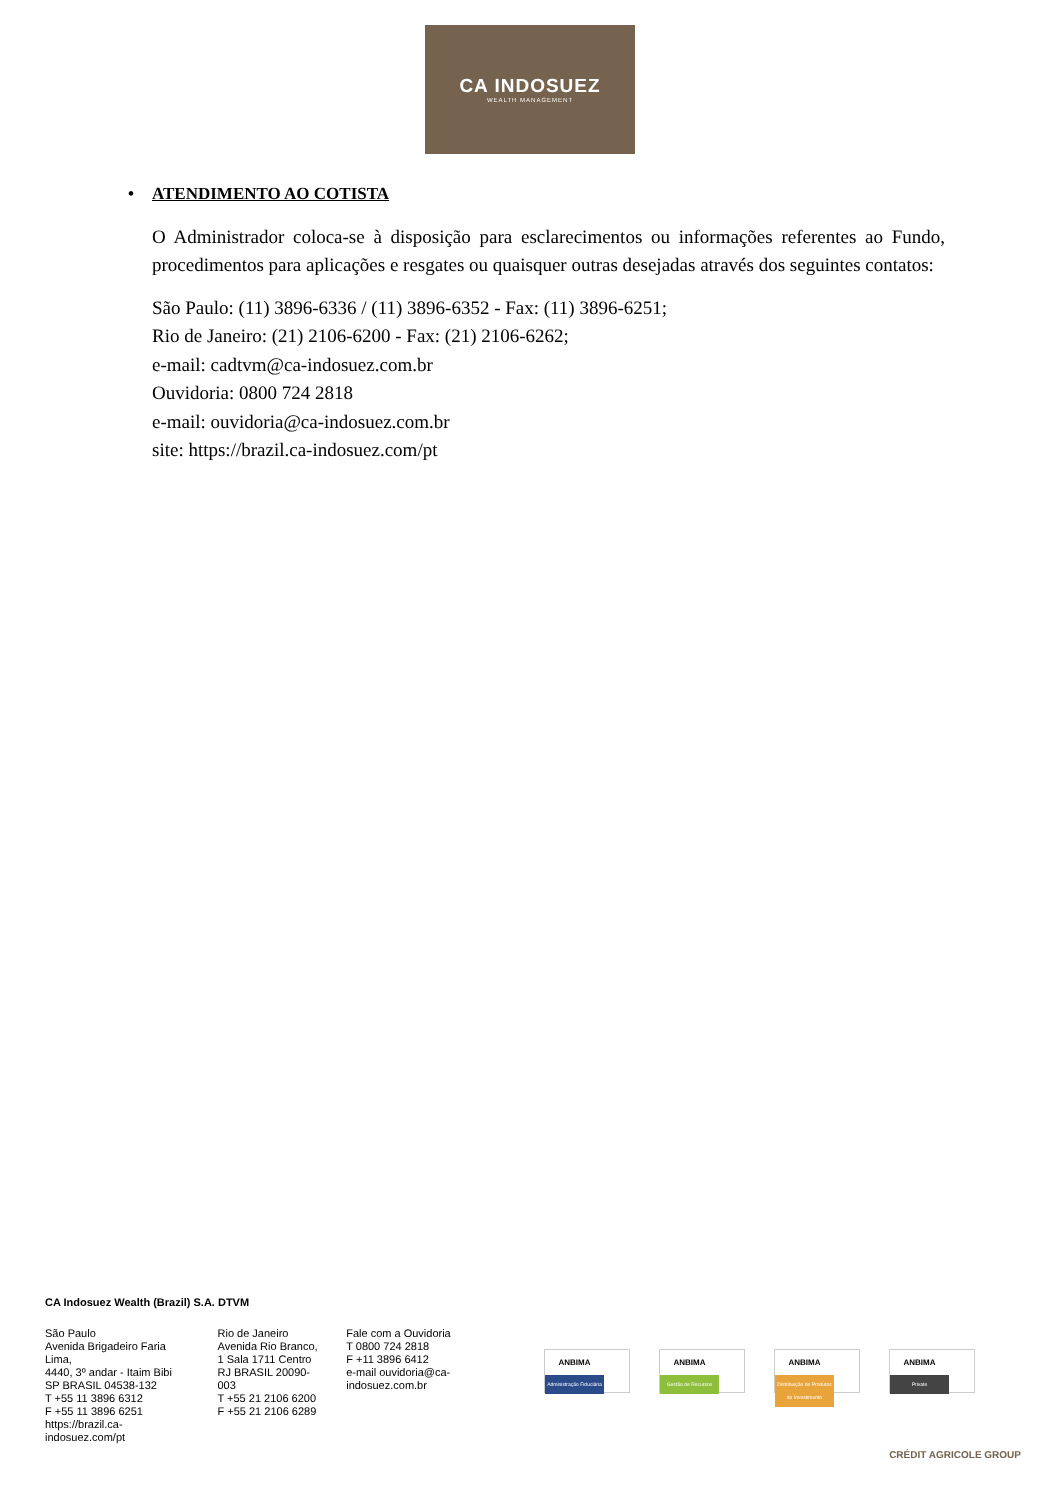CA INDOSUEZ
WEALTH MANAGEMENT
• ATENDIMENTO AO COTISTA
O Administrador coloca-se à disposição para esclarecimentos ou informações referentes ao Fundo, procedimentos para aplicações e resgates ou quaisquer outras desejadas através dos seguintes contatos:
São Paulo: (11) 3896-6336 / (11) 3896-6352 - Fax: (11) 3896-6251;
Rio de Janeiro: (21) 2106-6200 - Fax: (21) 2106-6262;
e-mail: cadtvm@ca-indosuez.com.br
Ouvidoria: 0800 724 2818
e-mail: ouvidoria@ca-indosuez.com.br
site: https://brazil.ca-indosuez.com/pt
CA Indosuez Wealth (Brazil) S.A. DTVM
São Paulo
Avenida Brigadeiro Faria Lima,
4440, 3º andar - Itaim Bibi
SP BRASIL 04538-132
T +55 11 3896 6312
F +55 11 3896 6251
https://brazil.ca-indosuez.com/pt
Rio de Janeiro
Avenida Rio Branco,
1 Sala 1711 Centro
RJ BRASIL 20090-003
T +55 21 2106 6200
F +55 21 2106 6289
Fale com a Ouvidoria
T 0800 724 2818
F +11 3896 6412
e-mail ouvidoria@ca-indosuez.com.br
ANBIMA
Administração Fiduciária
ANBIMA
Gestão de Recursos
ANBIMA
Distribuição de Produtos de Investimento
ANBIMA
Private
CRÉDIT AGRICOLE GROUP